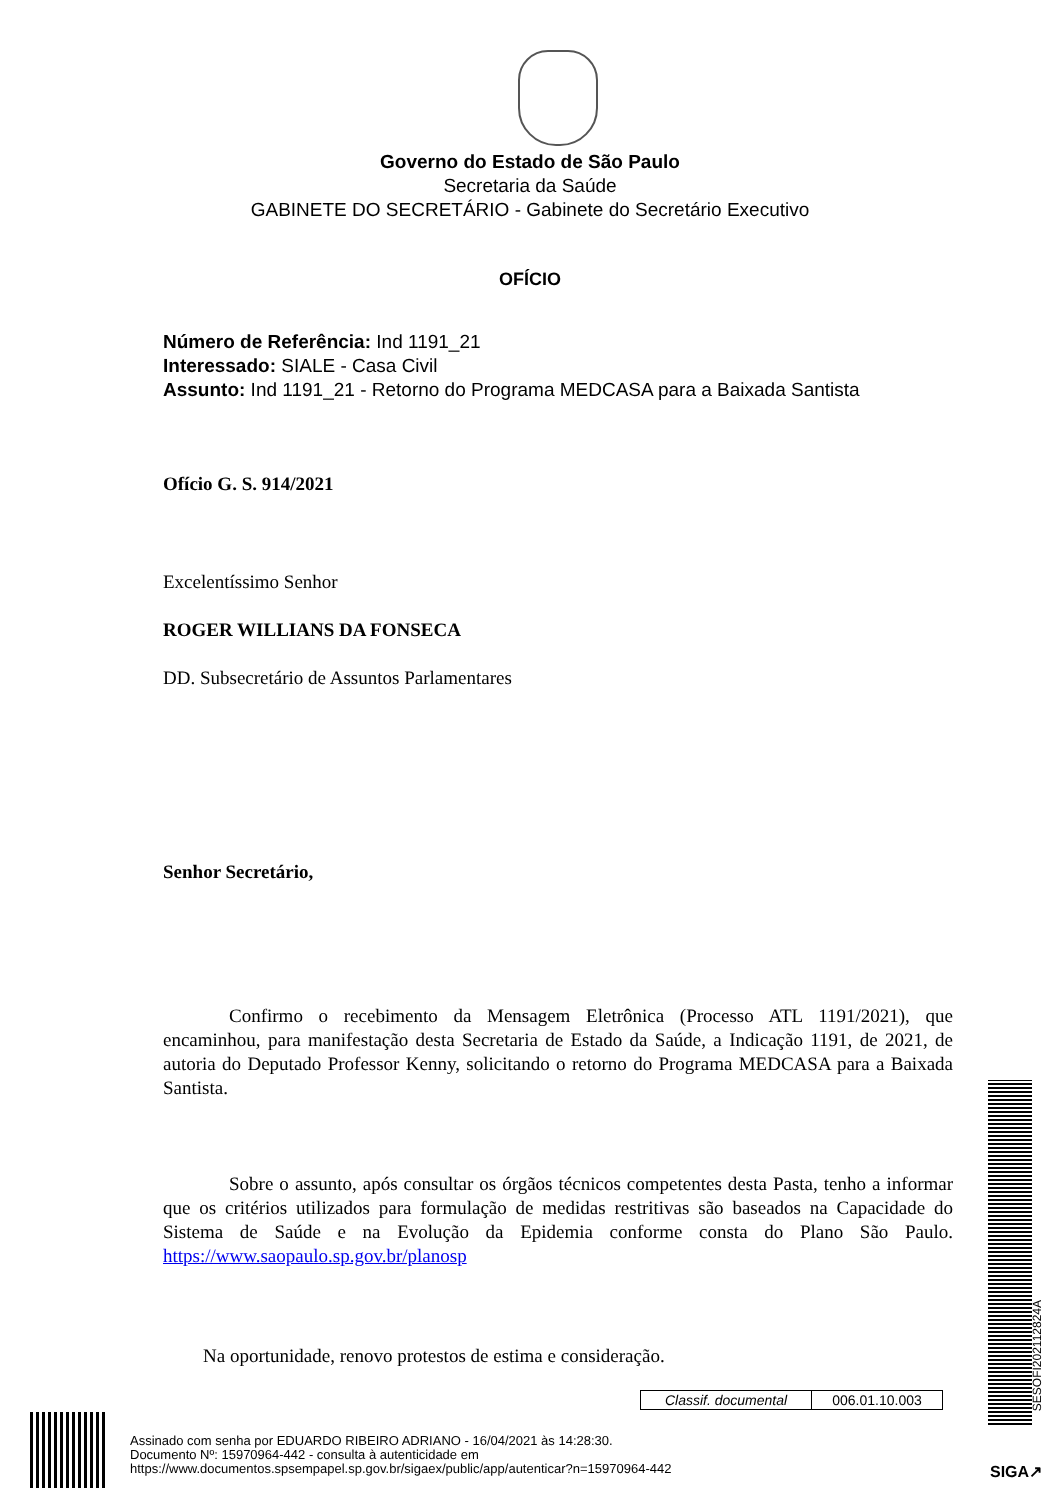Governo do Estado de São Paulo
Secretaria da Saúde
GABINETE DO SECRETÁRIO - Gabinete do Secretário Executivo
OFÍCIO
Número de Referência: Ind 1191_21
Interessado: SIALE - Casa Civil
Assunto: Ind 1191_21 - Retorno do Programa MEDCASA para a Baixada Santista
Ofício G. S. 914/2021
Excelentíssimo Senhor
ROGER WILLIANS DA FONSECA
DD. Subsecretário de Assuntos Parlamentares
Senhor Secretário,
Confirmo o recebimento da Mensagem Eletrônica (Processo ATL 1191/2021), que encaminhou, para manifestação desta Secretaria de Estado da Saúde, a Indicação 1191, de 2021, de autoria do Deputado Professor Kenny, solicitando o retorno do Programa MEDCASA para a Baixada Santista.
Sobre o assunto, após consultar os órgãos técnicos competentes desta Pasta, tenho a informar que os critérios utilizados para formulação de medidas restritivas são baseados na Capacidade do Sistema de Saúde e na Evolução da Epidemia conforme consta do Plano São Paulo. https://www.saopaulo.sp.gov.br/planosp
Na oportunidade, renovo protestos de estima e consideração.
| Classif. documental | 006.01.10.003 |
Assinado com senha por EDUARDO RIBEIRO ADRIANO - 16/04/2021 às 14:28:30.
Documento Nº: 15970964-442 - consulta à autenticidade em
https://www.documentos.spsempapel.sp.gov.br/sigaex/public/app/autenticar?n=15970964-442
SESOFI202112824A
SIGA↗